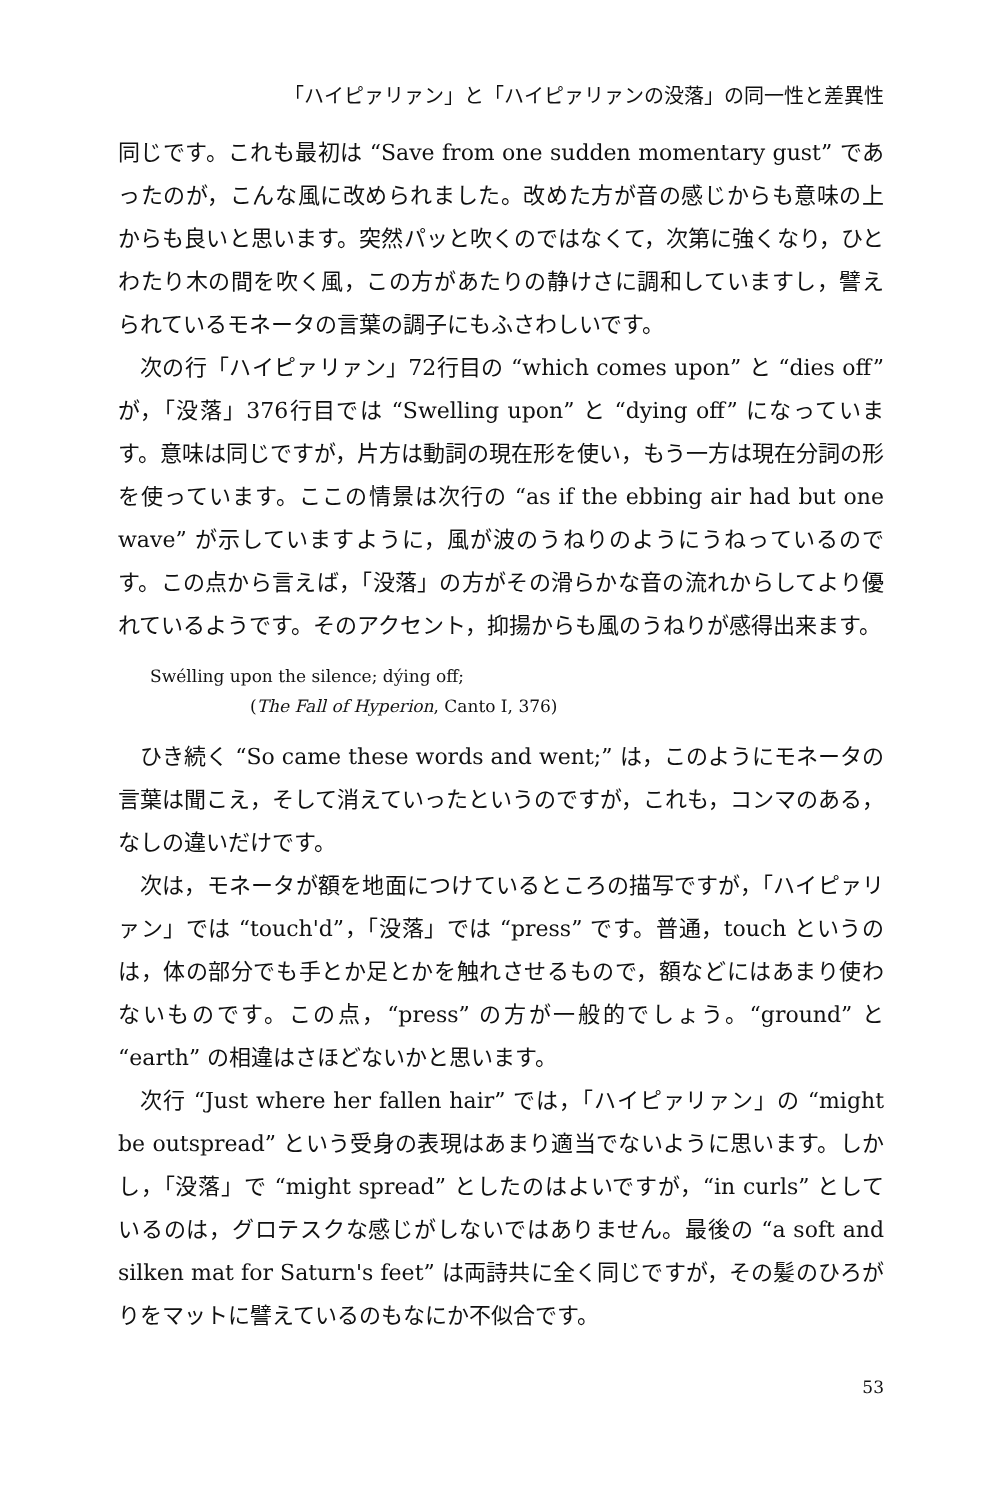「ハイピァリァン」と「ハイピァリァンの没落」の同一性と差異性
同じです。これも最初は “Save from one sudden momentary gust” であったのが，こんな風に改められました。改めた方が音の感じからも意味の上からも良いと思います。突然パッと吹くのではなくて，次第に強くなり，ひとわたり木の間を吹く風，この方があたりの静けさに調和していますし，譬えられているモネータの言葉の調子にもふさわしいです。
次の行「ハイピァリァン」72行目の “which comes upon” と “dies off” が，「没落」376行目では “Swelling upon” と “dying off” になっています。意味は同じですが，片方は動詞の現在形を使い，もう一方は現在分詞の形を使っています。ここの情景は次行の “as if the ebbing air had but one wave” が示していますように，風が波のうねりのようにうねっているのです。この点から言えば，「没落」の方がその滑らかな音の流れからしてより優れているようです。そのアクセント，抑揚からも風のうねりが感得出来ます。
Swélling upon the silence; dýing off;
(The Fall of Hyperion, Canto I, 376)
ひき続く “So came these words and went;” は，このようにモネータの言葉は聞こえ，そして消えていったというのですが，これも，コンマのある，なしの違いだけです。
次は，モネータが額を地面につけているところの描写ですが，「ハイピァリァン」では “touch'd”，「没落」では “press” です。普通，touch というのは，体の部分でも手とか足とかを触れさせるもので，額などにはあまり使わないものです。この点，“press” の方が一般的でしょう。“ground” と “earth” の相違はさほどないかと思います。
次行 “Just where her fallen hair” では，「ハイピァリァン」の “might be outspread” という受身の表現はあまり適当でないように思います。しかし，「没落」で “might spread” としたのはよいですが，“in curls” としているのは，グロテスクな感じがしないではありません。最後の “a soft and silken mat for Saturn's feet” は両詩共に全く同じですが，その髪のひろがりをマットに譬えているのもなにか不似合です。
53